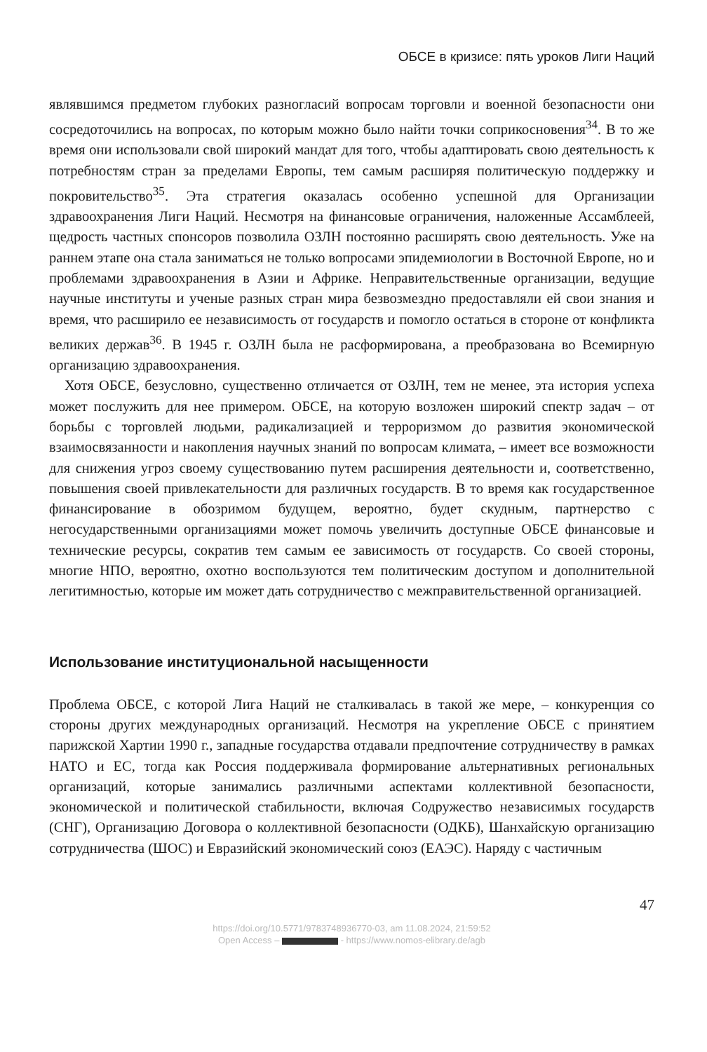ОБСЕ в кризисе: пять уроков Лиги Наций
являвшимся предметом глубоких разногласий вопросам торговли и военной безопасности они сосредоточились на вопросах, по которым можно было найти точки соприкосновения<sup>34</sup>. В то же время они использовали свой широкий мандат для того, чтобы адаптировать свою деятельность к потребностям стран за пределами Европы, тем самым расширяя политическую поддержку и покровительство<sup>35</sup>. Эта стратегия оказалась особенно успешной для Организации здравоохранения Лиги Наций. Несмотря на финансовые ограничения, наложенные Ассамблеей, щедрость частных спонсоров позволила ОЗЛН постоянно расширять свою деятельность. Уже на раннем этапе она стала заниматься не только вопросами эпидемиологии в Восточной Европе, но и проблемами здравоохранения в Азии и Африке. Неправительственные организации, ведущие научные институты и ученые разных стран мира безвозмездно предоставляли ей свои знания и время, что расширило ее независимость от государств и помогло остаться в стороне от конфликта великих держав<sup>36</sup>. В 1945 г. ОЗЛН была не расформирована, а преобразована во Всемирную организацию здравоохранения.
Хотя ОБСЕ, безусловно, существенно отличается от ОЗЛН, тем не менее, эта история успеха может послужить для нее примером. ОБСЕ, на которую возложен широкий спектр задач – от борьбы с торговлей людьми, радикализацией и терроризмом до развития экономической взаимосвязанности и накопления научных знаний по вопросам климата, – имеет все возможности для снижения угроз своему существованию путем расширения деятельности и, соответственно, повышения своей привлекательности для различных государств. В то время как государственное финансирование в обозримом будущем, вероятно, будет скудным, партнерство с негосударственными организациями может помочь увеличить доступные ОБСЕ финансовые и технические ресурсы, сократив тем самым ее зависимость от государств. Со своей стороны, многие НПО, вероятно, охотно воспользуются тем политическим доступом и дополнительной легитимностью, которые им может дать сотрудничество с межправительственной организацией.
Использование институциональной насыщенности
Проблема ОБСЕ, с которой Лига Наций не сталкивалась в такой же мере, – конкуренция со стороны других международных организаций. Несмотря на укрепление ОБСЕ с принятием парижской Хартии 1990 г., западные государства отдавали предпочтение сотрудничеству в рамках НАТО и ЕС, тогда как Россия поддерживала формирование альтернативных региональных организаций, которые занимались различными аспектами коллективной безопасности, экономической и политической стабильности, включая Содружество независимых государств (СНГ), Организацию Договора о коллективной безопасности (ОДКБ), Шанхайскую организацию сотрудничества (ШОС) и Евразийский экономический союз (ЕАЭС). Наряду с частичным
47
https://doi.org/10.5771/9783748936770-03, am 11.08.2024, 21:59:52
Open Access – - https://www.nomos-elibrary.de/agb